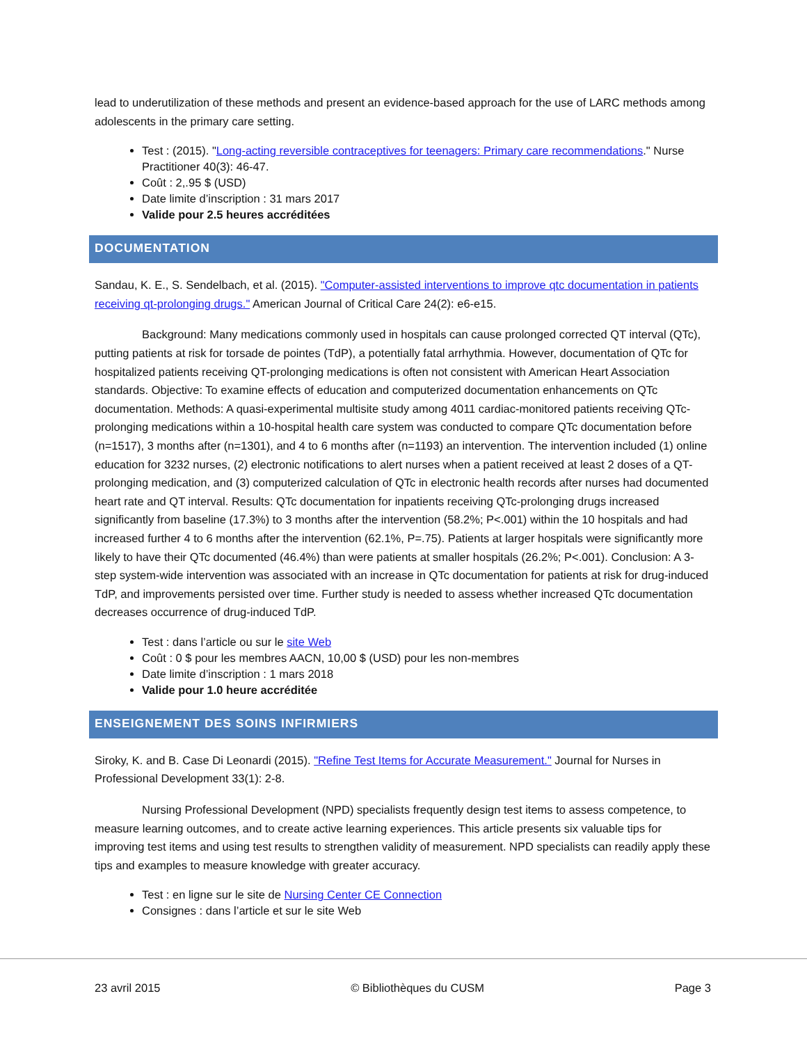lead to underutilization of these methods and present an evidence-based approach for the use of LARC methods among adolescents in the primary care setting.
Test : (2015). "Long-acting reversible contraceptives for teenagers: Primary care recommendations." Nurse Practitioner 40(3): 46-47.
Coût : 2,.95 $ (USD)
Date limite d’inscription : 31 mars 2017
Valide pour 2.5 heures accréditées
DOCUMENTATION
Sandau, K. E., S. Sendelbach, et al. (2015). "Computer-assisted interventions to improve qtc documentation in patients receiving qt-prolonging drugs." American Journal of Critical Care 24(2): e6-e15.
Background: Many medications commonly used in hospitals can cause prolonged corrected QT interval (QTc), putting patients at risk for torsade de pointes (TdP), a potentially fatal arrhythmia. However, documentation of QTc for hospitalized patients receiving QT-prolonging medications is often not consistent with American Heart Association standards. Objective: To examine effects of education and computerized documentation enhancements on QTc documentation. Methods: A quasi-experimental multisite study among 4011 cardiac-monitored patients receiving QTc-prolonging medications within a 10-hospital health care system was conducted to compare QTc documentation before (n=1517), 3 months after (n=1301), and 4 to 6 months after (n=1193) an intervention. The intervention included (1) online education for 3232 nurses, (2) electronic notifications to alert nurses when a patient received at least 2 doses of a QT-prolonging medication, and (3) computerized calculation of QTc in electronic health records after nurses had documented heart rate and QT interval. Results: QTc documentation for inpatients receiving QTc-prolonging drugs increased significantly from baseline (17.3%) to 3 months after the intervention (58.2%; P<.001) within the 10 hospitals and had increased further 4 to 6 months after the intervention (62.1%, P=.75). Patients at larger hospitals were significantly more likely to have their QTc documented (46.4%) than were patients at smaller hospitals (26.2%; P<.001). Conclusion: A 3-step system-wide intervention was associated with an increase in QTc documentation for patients at risk for drug-induced TdP, and improvements persisted over time. Further study is needed to assess whether increased QTc documentation decreases occurrence of drug-induced TdP.
Test : dans l’article ou sur le site Web
Coût : 0 $ pour les membres AACN, 10,00 $ (USD) pour les non-membres
Date limite d’inscription : 1 mars 2018
Valide pour 1.0 heure accréditée
ENSEIGNEMENT DES SOINS INFIRMIERS
Siroky, K. and B. Case Di Leonardi (2015). "Refine Test Items for Accurate Measurement." Journal for Nurses in Professional Development 33(1): 2-8.
Nursing Professional Development (NPD) specialists frequently design test items to assess competence, to measure learning outcomes, and to create active learning experiences. This article presents six valuable tips for improving test items and using test results to strengthen validity of measurement. NPD specialists can readily apply these tips and examples to measure knowledge with greater accuracy.
Test : en ligne sur le site de Nursing Center CE Connection
Consignes : dans l’article et sur le site Web
23 avril 2015 © Bibliothèques du CUSM Page 3